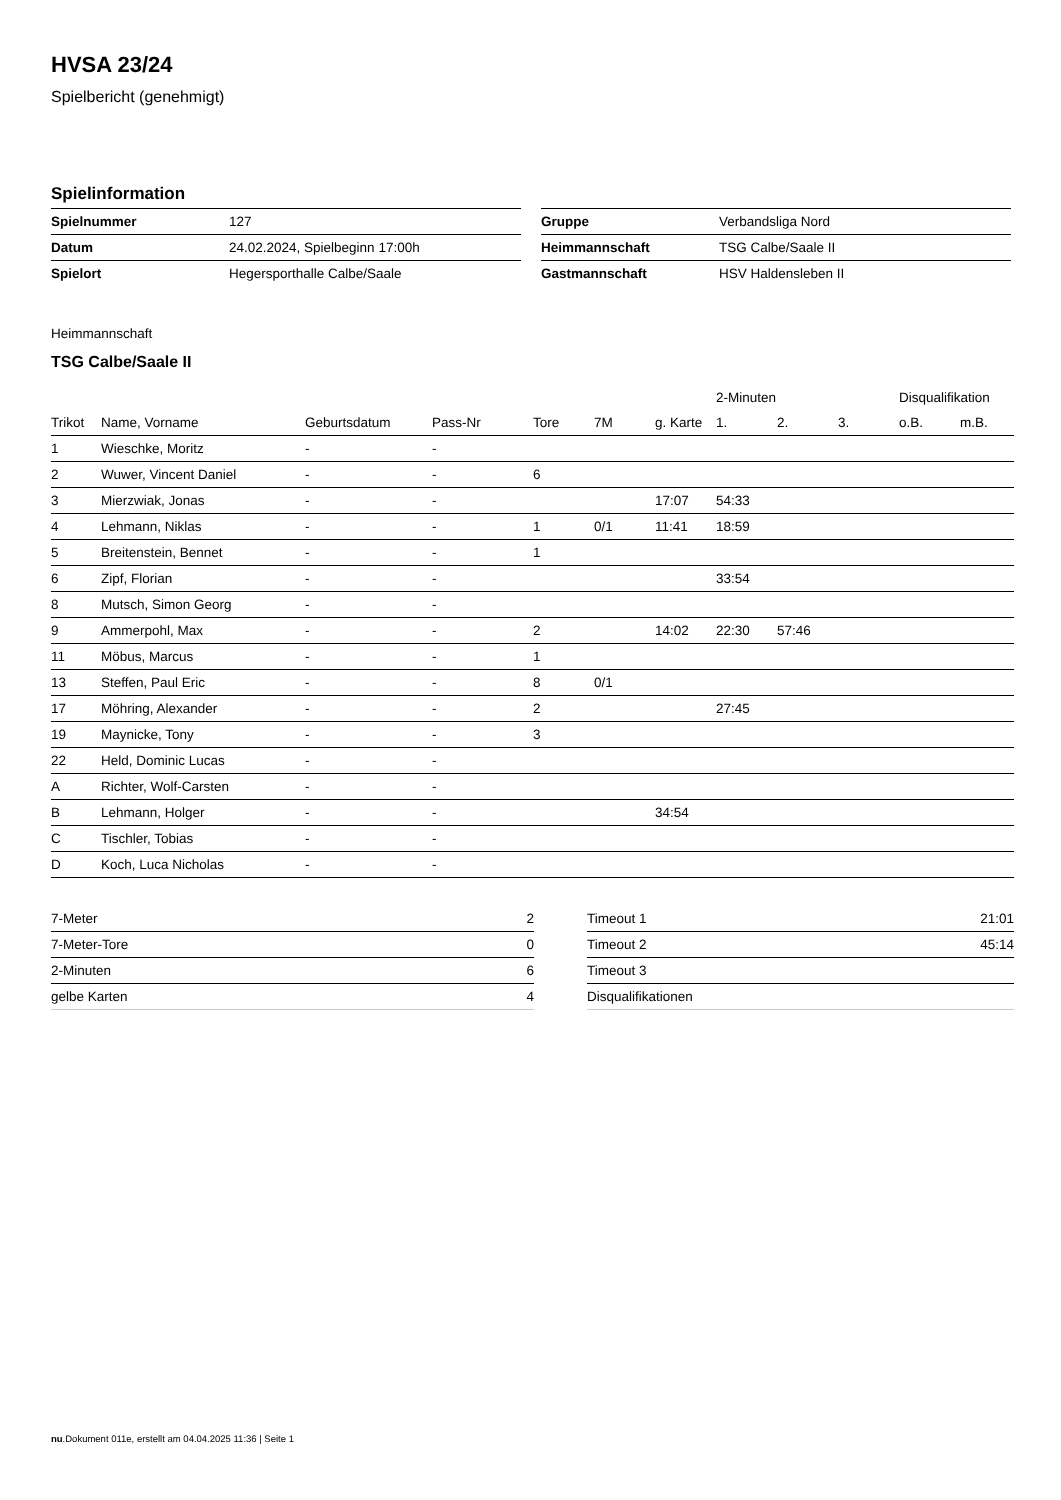HVSA 23/24
Spielbericht (genehmigt)
Spielinformation
| Spielnummer | 127 |
| Datum | 24.02.2024, Spielbeginn 17:00h |
| Spielort | Hegersporthalle Calbe/Saale |
| Gruppe | Verbandsliga Nord |
| Heimmannschaft | TSG Calbe/Saale II |
| Gastmannschaft | HSV Haldensleben II |
Heimmannschaft
TSG Calbe/Saale II
| | | | | | | | 2-Minuten | | | Disqualifikation | |
| --- | --- | --- | --- | --- | --- | --- | --- | --- | --- | --- | --- |
| Trikot | Name, Vorname | Geburtsdatum | Pass-Nr | Tore | 7M | g. Karte | 1. | 2. | 3. | o.B. | m.B. |
| 1 | Wieschke, Moritz | - | - | | | | | | | | |
| 2 | Wuwer, Vincent Daniel | - | - | 6 | | | | | | | |
| 3 | Mierzwiak, Jonas | - | - | | | 17:07 | 54:33 | | | | |
| 4 | Lehmann, Niklas | - | - | 1 | 0/1 | 11:41 | 18:59 | | | | |
| 5 | Breitenstein, Bennet | - | - | 1 | | | | | | | |
| 6 | Zipf, Florian | - | - | | | | 33:54 | | | | |
| 8 | Mutsch, Simon Georg | - | - | | | | | | | | |
| 9 | Ammerpohl, Max | - | - | 2 | | 14:02 | 22:30 | 57:46 | | | |
| 11 | Möbus, Marcus | - | - | 1 | | | | | | | |
| 13 | Steffen, Paul Eric | - | - | 8 | 0/1 | | | | | | |
| 17 | Möhring, Alexander | - | - | 2 | | | 27:45 | | | | |
| 19 | Maynicke, Tony | - | - | 3 | | | | | | | |
| 22 | Held, Dominic Lucas | - | - | | | | | | | | |
| A | Richter, Wolf-Carsten | - | - | | | | | | | | |
| B | Lehmann, Holger | - | - | | | 34:54 | | | | | |
| C | Tischler, Tobias | - | - | | | | | | | | |
| D | Koch, Luca Nicholas | - | - | | | | | | | | |
| 7-Meter | 2 |
| 7-Meter-Tore | 0 |
| 2-Minuten | 6 |
| gelbe Karten | 4 |
| Timeout 1 | 21:01 |
| Timeout 2 | 45:14 |
| Timeout 3 | |
| Disqualifikationen | |
nu.Dokument 011e, erstellt am 04.04.2025 11:36 | Seite 1